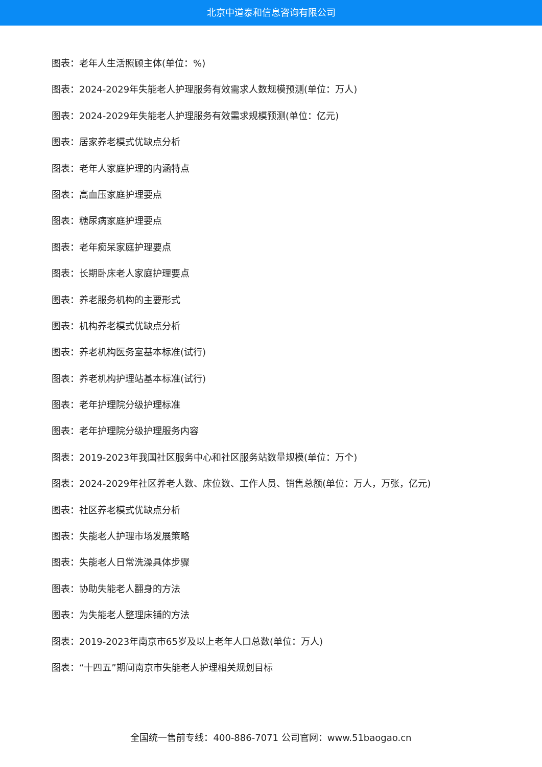北京中道泰和信息咨询有限公司
图表：老年人生活照顾主体(单位：%)
图表：2024-2029年失能老人护理服务有效需求人数规模预测(单位：万人)
图表：2024-2029年失能老人护理服务有效需求规模预测(单位：亿元)
图表：居家养老模式优缺点分析
图表：老年人家庭护理的内涵特点
图表：高血压家庭护理要点
图表：糖尿病家庭护理要点
图表：老年痴呆家庭护理要点
图表：长期卧床老人家庭护理要点
图表：养老服务机构的主要形式
图表：机构养老模式优缺点分析
图表：养老机构医务室基本标准(试行)
图表：养老机构护理站基本标准(试行)
图表：老年护理院分级护理标准
图表：老年护理院分级护理服务内容
图表：2019-2023年我国社区服务中心和社区服务站数量规模(单位：万个)
图表：2024-2029年社区养老人数、床位数、工作人员、销售总额(单位：万人，万张，亿元)
图表：社区养老模式优缺点分析
图表：失能老人护理市场发展策略
图表：失能老人日常洗澡具体步骤
图表：协助失能老人翻身的方法
图表：为失能老人整理床铺的方法
图表：2019-2023年南京市65岁及以上老年人口总数(单位：万人)
图表：“十四五”期间南京市失能老人护理相关规划目标
全国统一售前专线：400-886-7071 公司官网：www.51baogao.cn